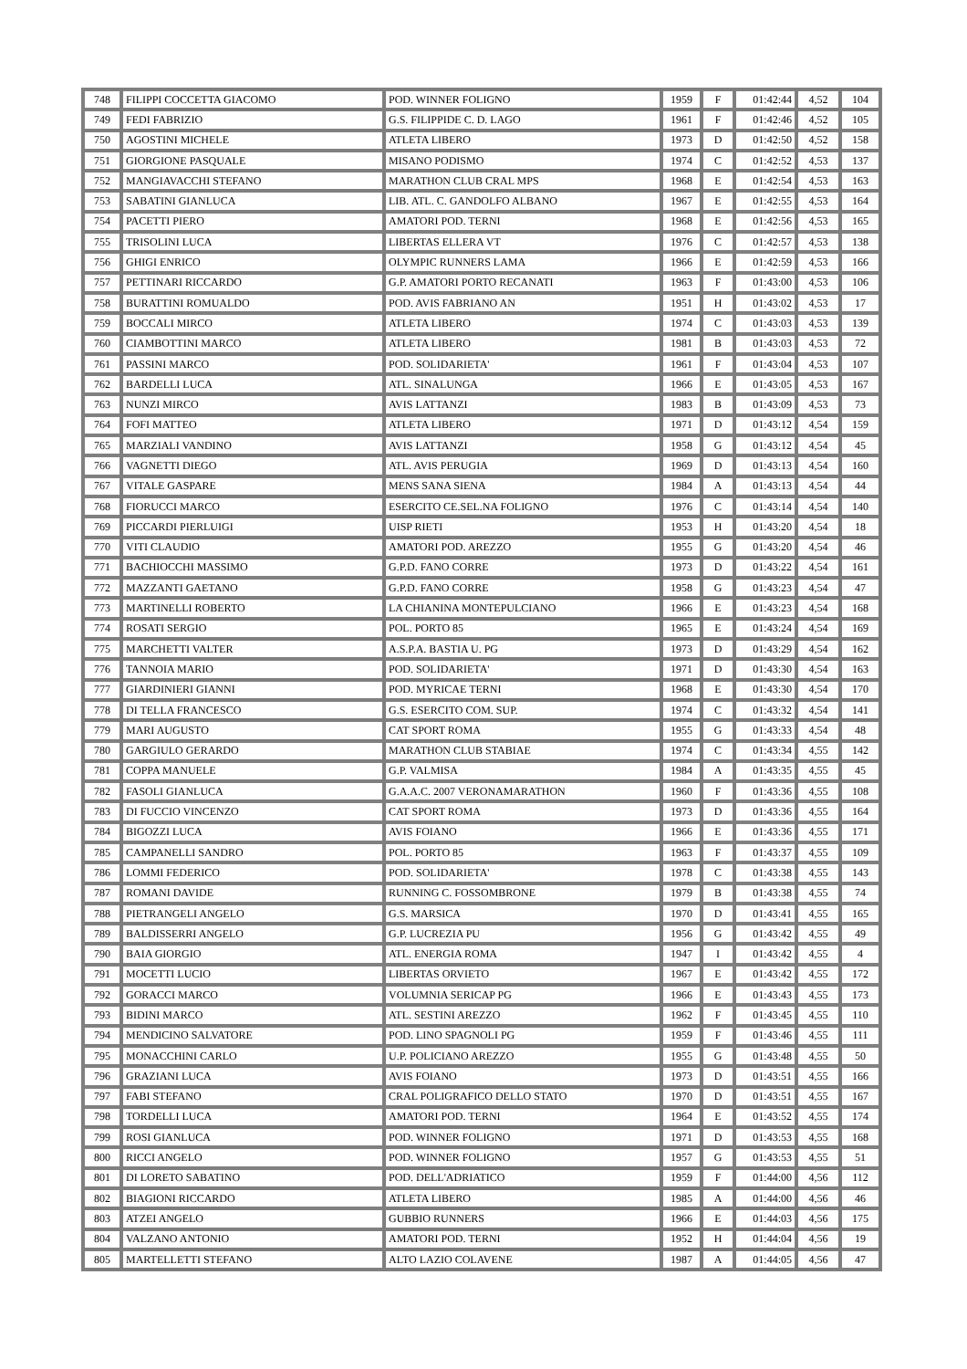| 748 | FILIPPI COCCETTA GIACOMO | POD. WINNER FOLIGNO | 1959 | F | 01:42:44 | 4,52 | 104 |
| 749 | FEDI FABRIZIO | G.S. FILIPPIDE C. D. LAGO | 1961 | F | 01:42:46 | 4,52 | 105 |
| 750 | AGOSTINI MICHELE | ATLETA LIBERO | 1973 | D | 01:42:50 | 4,52 | 158 |
| 751 | GIORGIONE PASQUALE | MISANO PODISMO | 1974 | C | 01:42:52 | 4,53 | 137 |
| 752 | MANGIAVACCHI STEFANO | MARATHON CLUB CRAL MPS | 1968 | E | 01:42:54 | 4,53 | 163 |
| 753 | SABATINI GIANLUCA | LIB. ATL. C. GANDOLFO ALBANO | 1967 | E | 01:42:55 | 4,53 | 164 |
| 754 | PACETTI PIERO | AMATORI POD. TERNI | 1968 | E | 01:42:56 | 4,53 | 165 |
| 755 | TRISOLINI LUCA | LIBERTAS ELLERA VT | 1976 | C | 01:42:57 | 4,53 | 138 |
| 756 | GHIGI ENRICO | OLYMPIC RUNNERS LAMA | 1966 | E | 01:42:59 | 4,53 | 166 |
| 757 | PETTINARI RICCARDO | G.P. AMATORI PORTO RECANATI | 1963 | F | 01:43:00 | 4,53 | 106 |
| 758 | BURATTINI ROMUALDO | POD. AVIS FABRIANO AN | 1951 | H | 01:43:02 | 4,53 | 17 |
| 759 | BOCCALI MIRCO | ATLETA LIBERO | 1974 | C | 01:43:03 | 4,53 | 139 |
| 760 | CIAMBOTTINI MARCO | ATLETA LIBERO | 1981 | B | 01:43:03 | 4,53 | 72 |
| 761 | PASSINI MARCO | POD. SOLIDARIETA' | 1961 | F | 01:43:04 | 4,53 | 107 |
| 762 | BARDELLI LUCA | ATL. SINALUNGA | 1966 | E | 01:43:05 | 4,53 | 167 |
| 763 | NUNZI MIRCO | AVIS LATTANZI | 1983 | B | 01:43:09 | 4,53 | 73 |
| 764 | FOFI MATTEO | ATLETA LIBERO | 1971 | D | 01:43:12 | 4,54 | 159 |
| 765 | MARZIALI VANDINO | AVIS LATTANZI | 1958 | G | 01:43:12 | 4,54 | 45 |
| 766 | VAGNETTI DIEGO | ATL. AVIS PERUGIA | 1969 | D | 01:43:13 | 4,54 | 160 |
| 767 | VITALE GASPARE | MENS SANA SIENA | 1984 | A | 01:43:13 | 4,54 | 44 |
| 768 | FIORUCCI MARCO | ESERCITO CE.SEL.NA FOLIGNO | 1976 | C | 01:43:14 | 4,54 | 140 |
| 769 | PICCARDI PIERLUIGI | UISP RIETI | 1953 | H | 01:43:20 | 4,54 | 18 |
| 770 | VITI CLAUDIO | AMATORI POD. AREZZO | 1955 | G | 01:43:20 | 4,54 | 46 |
| 771 | BACHIOCCHI MASSIMO | G.P.D. FANO CORRE | 1973 | D | 01:43:22 | 4,54 | 161 |
| 772 | MAZZANTI GAETANO | G.P.D. FANO CORRE | 1958 | G | 01:43:23 | 4,54 | 47 |
| 773 | MARTINELLI ROBERTO | LA CHIANINA MONTEPULCIANO | 1966 | E | 01:43:23 | 4,54 | 168 |
| 774 | ROSATI SERGIO | POL. PORTO 85 | 1965 | E | 01:43:24 | 4,54 | 169 |
| 775 | MARCHETTI VALTER | A.S.P.A. BASTIA U. PG | 1973 | D | 01:43:29 | 4,54 | 162 |
| 776 | TANNOIA MARIO | POD. SOLIDARIETA' | 1971 | D | 01:43:30 | 4,54 | 163 |
| 777 | GIARDINIERI GIANNI | POD. MYRICAE TERNI | 1968 | E | 01:43:30 | 4,54 | 170 |
| 778 | DI TELLA FRANCESCO | G.S. ESERCITO COM. SUP. | 1974 | C | 01:43:32 | 4,54 | 141 |
| 779 | MARI AUGUSTO | CAT SPORT ROMA | 1955 | G | 01:43:33 | 4,54 | 48 |
| 780 | GARGIULO GERARDO | MARATHON CLUB STABIAE | 1974 | C | 01:43:34 | 4,55 | 142 |
| 781 | COPPA MANUELE | G.P. VALMISA | 1984 | A | 01:43:35 | 4,55 | 45 |
| 782 | FASOLI GIANLUCA | G.A.A.C. 2007 VERONAMARATHON | 1960 | F | 01:43:36 | 4,55 | 108 |
| 783 | DI FUCCIO VINCENZO | CAT SPORT ROMA | 1973 | D | 01:43:36 | 4,55 | 164 |
| 784 | BIGOZZI LUCA | AVIS FOIANO | 1966 | E | 01:43:36 | 4,55 | 171 |
| 785 | CAMPANELLI SANDRO | POL. PORTO 85 | 1963 | F | 01:43:37 | 4,55 | 109 |
| 786 | LOMMI FEDERICO | POD. SOLIDARIETA' | 1978 | C | 01:43:38 | 4,55 | 143 |
| 787 | ROMANI DAVIDE | RUNNING C. FOSSOMBRONE | 1979 | B | 01:43:38 | 4,55 | 74 |
| 788 | PIETRANGELI ANGELO | G.S. MARSICA | 1970 | D | 01:43:41 | 4,55 | 165 |
| 789 | BALDISSERRI ANGELO | G.P. LUCREZIA PU | 1956 | G | 01:43:42 | 4,55 | 49 |
| 790 | BAIA GIORGIO | ATL. ENERGIA ROMA | 1947 | I | 01:43:42 | 4,55 | 4 |
| 791 | MOCETTI LUCIO | LIBERTAS ORVIETO | 1967 | E | 01:43:42 | 4,55 | 172 |
| 792 | GORACCI MARCO | VOLUMNIA SERICAP PG | 1966 | E | 01:43:43 | 4,55 | 173 |
| 793 | BIDINI MARCO | ATL. SESTINI AREZZO | 1962 | F | 01:43:45 | 4,55 | 110 |
| 794 | MENDICINO SALVATORE | POD. LINO SPAGNOLI PG | 1959 | F | 01:43:46 | 4,55 | 111 |
| 795 | MONACCHINI CARLO | U.P. POLICIANO AREZZO | 1955 | G | 01:43:48 | 4,55 | 50 |
| 796 | GRAZIANI LUCA | AVIS FOIANO | 1973 | D | 01:43:51 | 4,55 | 166 |
| 797 | FABI STEFANO | CRAL POLIGRAFICO DELLO STATO | 1970 | D | 01:43:51 | 4,55 | 167 |
| 798 | TORDELLI LUCA | AMATORI POD. TERNI | 1964 | E | 01:43:52 | 4,55 | 174 |
| 799 | ROSI GIANLUCA | POD. WINNER FOLIGNO | 1971 | D | 01:43:53 | 4,55 | 168 |
| 800 | RICCI ANGELO | POD. WINNER FOLIGNO | 1957 | G | 01:43:53 | 4,55 | 51 |
| 801 | DI LORETO SABATINO | POD. DELL'ADRIATICO | 1959 | F | 01:44:00 | 4,56 | 112 |
| 802 | BIAGIONI RICCARDO | ATLETA LIBERO | 1985 | A | 01:44:00 | 4,56 | 46 |
| 803 | ATZEI ANGELO | GUBBIO RUNNERS | 1966 | E | 01:44:03 | 4,56 | 175 |
| 804 | VALZANO ANTONIO | AMATORI POD. TERNI | 1952 | H | 01:44:04 | 4,56 | 19 |
| 805 | MARTELLETTI STEFANO | ALTO LAZIO COLAVENE | 1987 | A | 01:44:05 | 4,56 | 47 |